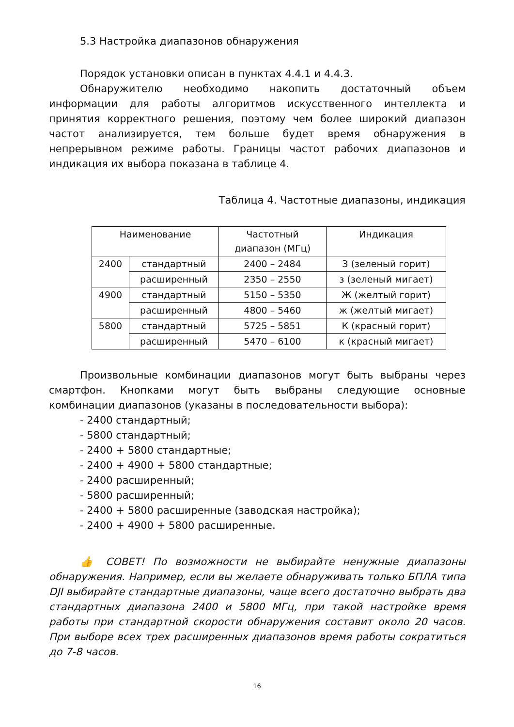5.3 Настройка диапазонов обнаружения
Порядок установки описан в пунктах 4.4.1 и 4.4.3.
Обнаружителю необходимо накопить достаточный объем информации для работы алгоритмов искусственного интеллекта и принятия корректного решения, поэтому чем более широкий диапазон частот анализируется, тем больше будет время обнаружения в непрерывном режиме работы. Границы частот рабочих диапазонов и индикация их выбора показана в таблице 4.
Таблица 4. Частотные диапазоны, индикация
| Наименование | | Частотный диапазон (МГц) | Индикация |
| 2400 | стандартный | 2400 – 2484 | З (зеленый горит) |
| | расширенный | 2350 – 2550 | з (зеленый мигает) |
| 4900 | стандартный | 5150 – 5350 | Ж (желтый горит) |
| | расширенный | 4800 – 5460 | ж (желтый мигает) |
| 5800 | стандартный | 5725 – 5851 | К (красный горит) |
| | расширенный | 5470 – 6100 | к (красный мигает) |
Произвольные комбинации диапазонов могут быть выбраны через смартфон. Кнопками могут быть выбраны следующие основные комбинации диапазонов (указаны в последовательности выбора):
- 2400 стандартный;
- 5800 стандартный;
- 2400 + 5800 стандартные;
- 2400 + 4900 + 5800 стандартные;
- 2400 расширенный;
- 5800 расширенный;
- 2400 + 5800 расширенные (заводская настройка);
- 2400 + 4900 + 5800 расширенные.
👍 СОВЕТ! По возможности не выбирайте ненужные диапазоны обнаружения. Например, если вы желаете обнаруживать только БПЛА типа DJI выбирайте стандартные диапазоны, чаще всего достаточно выбрать два стандартных диапазона 2400 и 5800 МГц, при такой настройке время работы при стандартной скорости обнаружения составит около 20 часов. При выборе всех трех расширенных диапазонов время работы сократиться до 7-8 часов.
16